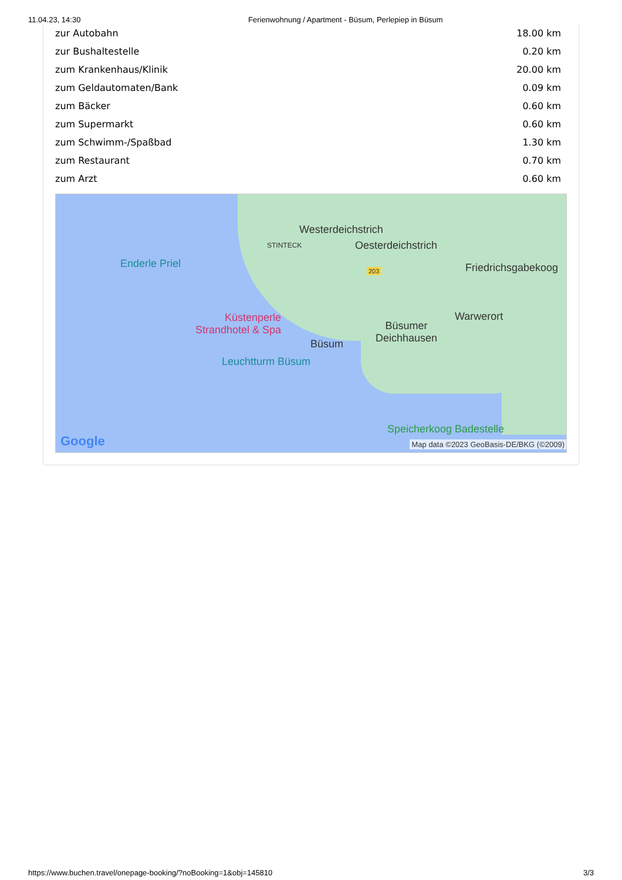11.04.23, 14:30 Ferienwohnung / Apartment - Büsum, Perlepiep in Büsum
| zur Autobahn | 18.00 km |
| zur Bushaltestelle | 0.20 km |
| zum Krankenhaus/Klinik | 20.00 km |
| zum Geldautomaten/Bank | 0.09 km |
| zum Bäcker | 0.60 km |
| zum Supermarkt | 0.60 km |
| zum Schwimm-/Spaßbad | 1.30 km |
| zum Restaurant | 0.70 km |
| zum Arzt | 0.60 km |
Westerdeichstrich
STINTECK Oesterdeichstrich
Enderle Priel
203 Friedrichsgabekoog
Warwerort
Küstenperle
Strandhotel & Spa
Büsumer
Deichhausen
Büsum
Leuchtturm Büsum
Speicherkoog Badestelle
Google
Map data ©2023 GeoBasis-DE/BKG (©2009)
https://www.buchen.travel/onepage-booking/?noBooking=1&obj=145810 3/3